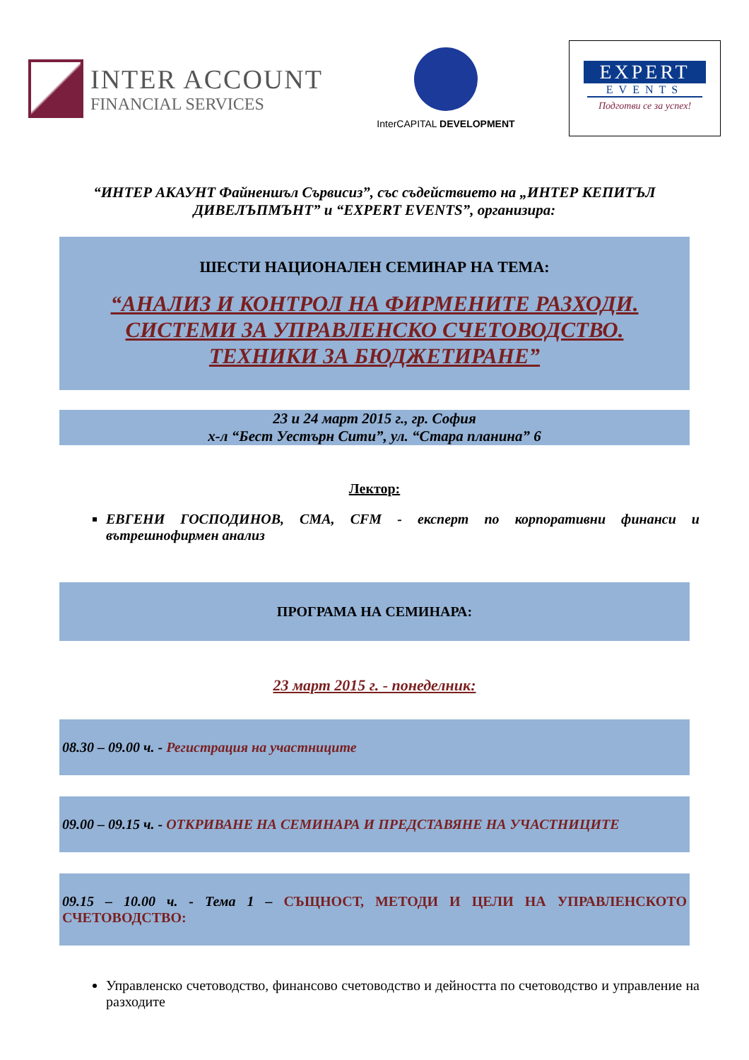INTER ACCOUNT
FINANCIAL SERVICES
InterCAPITAL DEVELOPMENT
EXPERT
EVENTS
Подготви се за успех!
“ИНТЕР АКАУНТ Файненшъл Сървисиз”, със съдействието на „ИНТЕР КЕПИТЪЛ ДИВЕЛЪПМЪНТ” и “EXPERT EVENTS”, организира:
ШЕСТИ НАЦИОНАЛЕН СЕМИНАР НА ТЕМА:
“АНАЛИЗ И КОНТРОЛ НА ФИРМЕНИТЕ РАЗХОДИ.
СИСТЕМИ ЗА УПРАВЛЕНСКО СЧЕТОВОДСТВО.
ТЕХНИКИ ЗА БЮДЖЕТИРАНЕ”
23 и 24 март 2015 г., гр. София
х-л “Бест Уестърн Сити”, ул. “Стара планина” 6
Лектор:
ЕВГЕНИ ГОСПОДИНОВ, CMA, CFM - експерт по корпоративни финанси и вътрешнофирмен анализ
ПРОГРАМА НА СЕМИНАРА:
23 март 2015 г. - понеделник:
08.30 – 09.00 ч. - Регистрация на участниците
09.00 – 09.15 ч. - ОТКРИВАНЕ НА СЕМИНАРА И ПРЕДСТАВЯНЕ НА УЧАСТНИЦИТЕ
09.15 – 10.00 ч. - Тема 1 – СЪЩНОСТ, МЕТОДИ И ЦЕЛИ НА УПРАВЛЕНСКОТО СЧЕТОВОДСТВО:
Управленско счетоводство, финансово счетоводство и дейността по счетоводство и управление на разходите